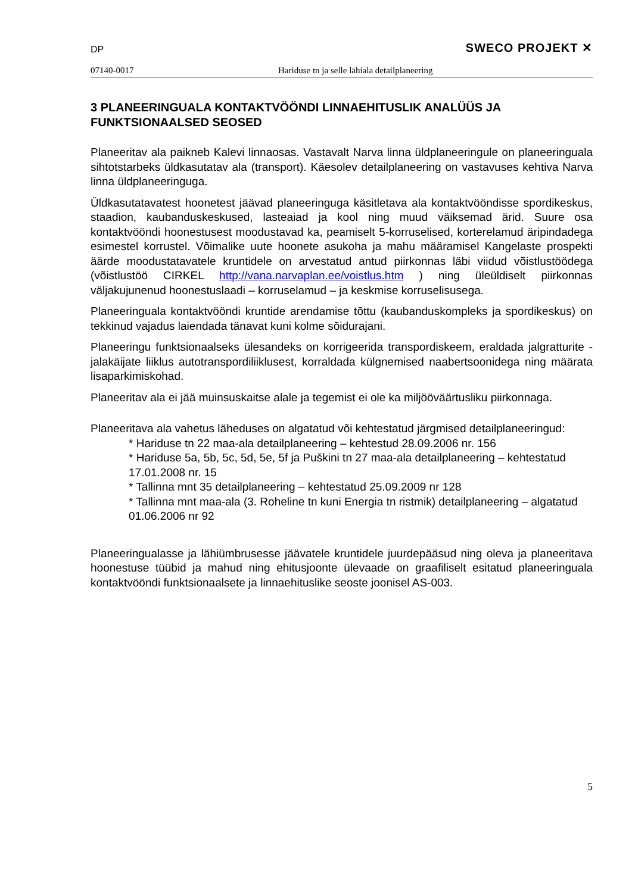DP SWECO PROJEKT ✕
07140-0017 Hariduse tn ja selle lähiala detailplaneering
3 PLANEERINGUALA KONTAKTVÖÖNDI LINNAEHITUSLIK ANALÜÜS JA FUNKTSIONAALSED SEOSED
Planeeritav ala paikneb Kalevi linnaosas. Vastavalt Narva linna üldplaneeringule on planeeringuala sihtotstarbeks üldkasutatav ala (transport). Käesolev detailplaneering on vastavuses kehtiva Narva linna üldplaneeringuga.
Üldkasutatavatest hoonetest jäävad planeeringuga käsitletava ala kontaktvööndisse spordikeskus, staadion, kaubanduskeskused, lasteaiad ja kool ning muud väiksemad ärid. Suure osa kontaktvööndi hoonestusest moodustavad ka, peamiselt 5-korruselised, korterelamud äripindadega esimestel korrustel. Võimalike uute hoonete asukoha ja mahu määramisel Kangelaste prospekti äärde moodustatavatele kruntidele on arvestatud antud piirkonnas läbi viidud võistlustöödega (võistlustöö CIRKEL http://vana.narvaplan.ee/voistlus.htm ) ning üleüldiselt piirkonnas väljakujunenud hoonestuslaadi – korruselamud – ja keskmise korruselisusega.
Planeeringuala kontaktvööndi kruntide arendamise tõttu (kaubanduskompleks ja spordikeskus) on tekkinud vajadus laiendada tänavat kuni kolme sõidurajani.
Planeeringu funktsionaalseks ülesandeks on korrigeerida transpordiskeem, eraldada jalgratturite - jalakäijate liiklus autotranspordiliiklusest, korraldada külgnemised naabertsoonidega ning määrata lisaparkimiskohad.
Planeeritav ala ei jää muinsuskaitse alale ja tegemist ei ole ka miljööväärtusliku piirkonnaga.
Planeeritava ala vahetus läheduses on algatatud või kehtestatud järgmised detailplaneeringud:
* Hariduse tn 22 maa-ala detailplaneering – kehtestud 28.09.2006 nr. 156
* Hariduse 5a, 5b, 5c, 5d, 5e, 5f ja Puškini tn 27 maa-ala detailplaneering – kehtestatud 17.01.2008 nr. 15
* Tallinna mnt 35 detailplaneering – kehtestatud 25.09.2009 nr 128
* Tallinna mnt maa-ala (3. Roheline tn kuni Energia tn ristmik) detailplaneering – algatatud 01.06.2006 nr 92
Planeeringualasse ja lähiümbrusesse jäävatele kruntidele juurdepääsud ning oleva ja planeeritava hoonestuse tüübid ja mahud ning ehitusjoonte ülevaade on graafiliselt esitatud planeeringuala kontaktvööndi funktsionaalsete ja linnaehituslike seoste joonisel AS-003.
5